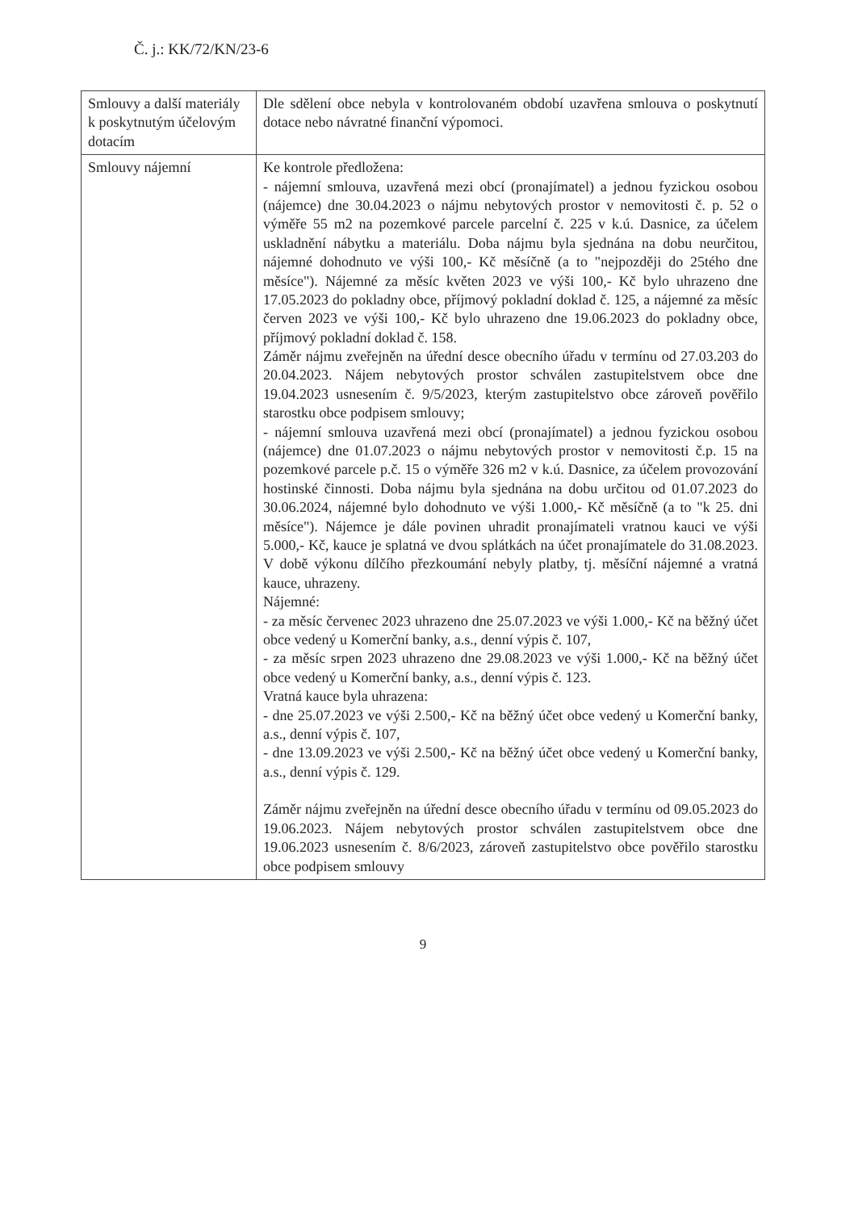Č. j.: KK/72/KN/23-6
| Smlouvy a další materiály k poskytnutým účelovým dotacím | Dle sdělení obce nebyla v kontrolovaném období uzavřena smlouva o poskytnutí dotace nebo návratné finanční výpomoci. |
| Smlouvy nájemní | Ke kontrole předložena: - nájemní smlouva, uzavřená mezi obcí (pronajímatel) a jednou fyzickou osobou (nájemce) dne 30.04.2023 o nájmu nebytových prostor v nemovitosti č. p. 52 o výměře 55 m2 na pozemkové parcele parcelní č. 225 v k.ú. Dasnice, za účelem uskladnění nábytku a materiálu. Doba nájmu byla sjednána na dobu neurčitou, nájemné dohodnuto ve výši 100,- Kč měsíčně (a to "nejpozději do 25tého dne měsíce"). Nájemné za měsíc květen 2023 ve výši 100,- Kč bylo uhrazeno dne 17.05.2023 do pokladny obce, příjmový pokladní doklad č. 125, a nájemné za měsíc červen 2023 ve výši 100,- Kč bylo uhrazeno dne 19.06.2023 do pokladny obce, příjmový pokladní doklad č. 158. Záměr nájmu zveřejněn na úřední desce obecního úřadu v termínu od 27.03.203 do 20.04.2023. Nájem nebytových prostor schválen zastupitelstvem obce dne 19.04.2023 usnesením č. 9/5/2023, kterým zastupitelstvo obce zároveň pověřilo starostku obce podpisem smlouvy; - nájemní smlouva uzavřená mezi obcí (pronajímatel) a jednou fyzickou osobou (nájemce) dne 01.07.2023 o nájmu nebytových prostor v nemovitosti č.p. 15 na pozemkové parcele p.č. 15 o výměře 326 m2 v k.ú. Dasnice, za účelem provozování hostinské činnosti. Doba nájmu byla sjednána na dobu určitou od 01.07.2023 do 30.06.2024, nájemné bylo dohodnuto ve výši 1.000,- Kč měsíčně (a to "k 25. dni měsíce"). Nájemce je dále povinen uhradit pronajímateli vratnou kauci ve výši 5.000,- Kč, kauce je splatná ve dvou splátkách na účet pronajímatele do 31.08.2023. V době výkonu dílčího přezkoumání nebyly platby, tj. měsíční nájemné a vratná kauce, uhrazeny. Nájemné: - za měsíc červenec 2023 uhrazeno dne 25.07.2023 ve výši 1.000,- Kč na běžný účet obce vedený u Komerční banky, a.s., denní výpis č. 107, - za měsíc srpen 2023 uhrazeno dne 29.08.2023 ve výši 1.000,- Kč na běžný účet obce vedený u Komerční banky, a.s., denní výpis č. 123. Vratná kauce byla uhrazena: - dne 25.07.2023 ve výši 2.500,- Kč na běžný účet obce vedený u Komerční banky, a.s., denní výpis č. 107, - dne 13.09.2023 ve výši 2.500,- Kč na běžný účet obce vedený u Komerční banky, a.s., denní výpis č. 129. Záměr nájmu zveřejněn na úřední desce obecního úřadu v termínu od 09.05.2023 do 19.06.2023. Nájem nebytových prostor schválen zastupitelstvem obce dne 19.06.2023 usnesením č. 8/6/2023, zároveň zastupitelstvo obce pověřilo starostku obce podpisem smlouvy |
9